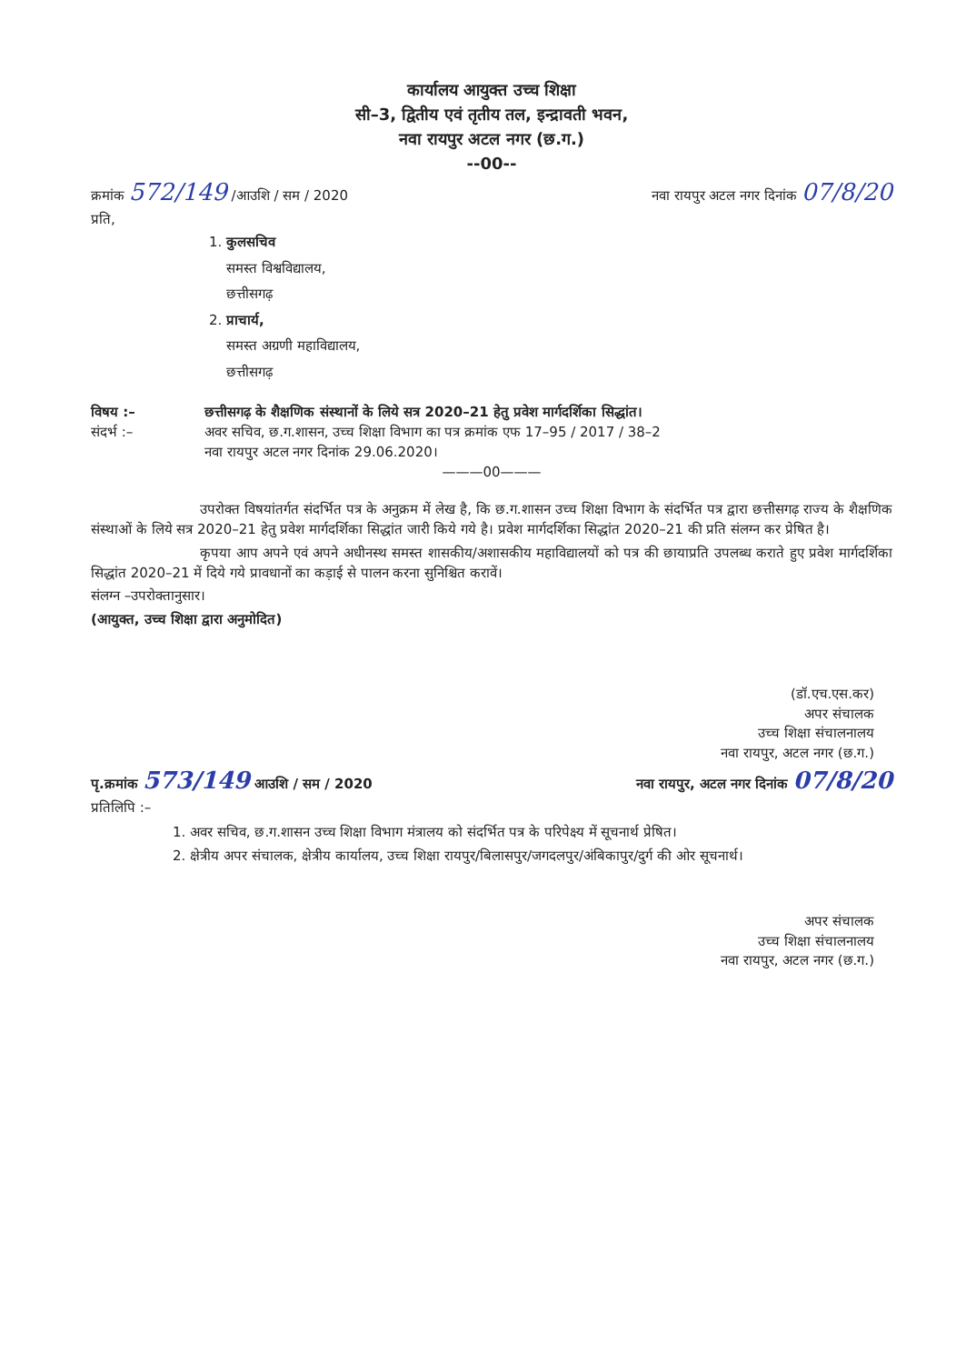कार्यालय आयुक्त उच्च शिक्षा
सी–3, द्वितीय एवं तृतीय तल, इन्द्रावती भवन,
नवा रायपुर अटल नगर (छ.ग.)
--00--
क्रमांक 572/149 /आउशि / सम / 2020 नवा रायपुर अटल नगर दिनांक 07/8/20
प्रति,
1. कुलसचिव
समस्त विश्वविद्यालय,
छत्तीसगढ़
2. प्राचार्य,
समस्त अग्रणी महाविद्यालय,
छत्तीसगढ़
विषय :– छत्तीसगढ़ के शैक्षणिक संस्थानों के लिये सत्र 2020–21 हेतु प्रवेश मार्गदर्शिका सिद्धांत।
संदर्भ :– अवर सचिव, छ.ग.शासन, उच्च शिक्षा विभाग का पत्र क्रमांक एफ 17–95 / 2017 / 38–2
नवा रायपुर अटल नगर दिनांक 29.06.2020।
———00———
उपरोक्त विषयांतर्गत संदर्भित पत्र के अनुक्रम में लेख है, कि छ.ग.शासन उच्च शिक्षा विभाग के संदर्भित पत्र द्वारा छत्तीसगढ़ राज्य के शैक्षणिक संस्थाओं के लिये सत्र 2020–21 हेतु प्रवेश मार्गदर्शिका सिद्धांत जारी किये गये है। प्रवेश मार्गदर्शिका सिद्धांत 2020–21 की प्रति संलग्न कर प्रेषित है।
कृपया आप अपने एवं अपने अधीनस्थ समस्त शासकीय/अशासकीय महाविद्यालयों को पत्र की छायाप्रति उपलब्ध कराते हुए प्रवेश मार्गदर्शिका सिद्धांत 2020–21 में दिये गये प्रावधानों का कड़ाई से पालन करना सुनिश्चित करावें।
संलग्न –उपरोक्तानुसार।
(आयुक्त, उच्च शिक्षा द्वारा अनुमोदित)
(डॉ.एच.एस.कर)
अपर संचालक
उच्च शिक्षा संचालनालय
नवा रायपुर, अटल नगर (छ.ग.)
पृ.क्रमांक 573/149 आउशि / सम / 2020 नवा रायपुर, अटल नगर दिनांक 07/8/20
प्रतिलिपि :–
1. अवर सचिव, छ.ग.शासन उच्च शिक्षा विभाग मंत्रालय को संदर्भित पत्र के परिपेक्ष्य में सूचनार्थ प्रेषित।
2. क्षेत्रीय अपर संचालक, क्षेत्रीय कार्यालय, उच्च शिक्षा रायपुर/बिलासपुर/जगदलपुर/अंबिकापुर/दुर्ग की ओर सूचनार्थ।
अपर संचालक
उच्च शिक्षा संचालनालय
नवा रायपुर, अटल नगर (छ.ग.)